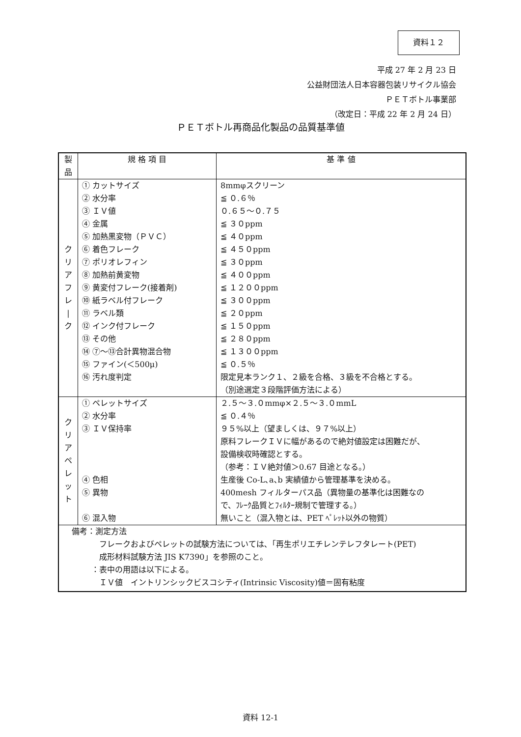資料１２
平成 27 年 2 月 23 日
公益財団法人日本容器包装リサイクル協会
ＰＥＴボトル事業部
（改定日：平成 22 年 2 月 24 日）
ＰＥＴボトル再商品化製品の品質基準値
| 製品 | 規 格 項 目 | 基 準 値 |
| --- | --- | --- |
| ク リ ア フ レ / ク | ① カットサイズ ② 水分率 ③ ＩＶ値 ④ 金属 ⑤ 加熱黒変物（ＰＶＣ） ⑥ 着色フレーク ⑦ ポリオレフィン ⑧ 加熱前黄変物 ⑨ 黄変付フレーク(接着剤) ⑩ 紙ラベル付フレーク ⑪ ラベル類 ⑫ インク付フレーク ⑬ その他 ⑭ ⑦～⑬合計異物混合物 ⑮ ファイン(＜500μ) ⑯ 汚れ度判定 | 8mmφスクリーン ≦ ０.６％ ０.６５～０.７５ ≦ ３０ppm ≦ ４０ppm ≦ ４５０ppm ≦ ３０ppm ≦ ４００ppm ≦ １２００ppm ≦ ３００ppm ≦ ２０ppm ≦ １５０ppm ≦ ２８０ppm ≦ １３００ppm ≦ ０.５％ 限定見本ランク１、２級を合格、３級を不合格とする。 （別途選定３段階評価方法による） |
| ク リ ア ペ レ ッ ト | ① ペレットサイズ ② 水分率 ③ ＩＶ保持率 ④ 色相 ⑤ 異物 ⑥ 混入物 | ２.５～３.０mmφ×２.５～３.０mmL ≦ ０.４％ ９５%以上（望ましくは、９７%以上） 原料フレークＩＶに幅があるので絶対値設定は困難だが、 設備検収時確認とする。 （参考：ＩＶ絶対値＞0.67 目途となる。） 生産後 Co-L､a､b 実績値から管理基準を決める。 400mesh フィルターパス品（異物量の基準化は困難なの で、ﾌﾚｰｸ品質とﾌｨﾙﾀｰ規制で管理する。） 無いこと（混入物とは、PET ﾍﾟﾚｯﾄ以外の物質） |
| 備考：測定方法 フレークおよびペレットの試験方法については､「再生ポリエチレンテレフタレート(PET) 成形材料試験方法 JIS K7390」を参照のこと。 ：表中の用語は以下による。 ＩＶ値 イントリンシックビスコシティ(Intrinsic Viscosity)値＝固有粘度 | | |
資料 12-1